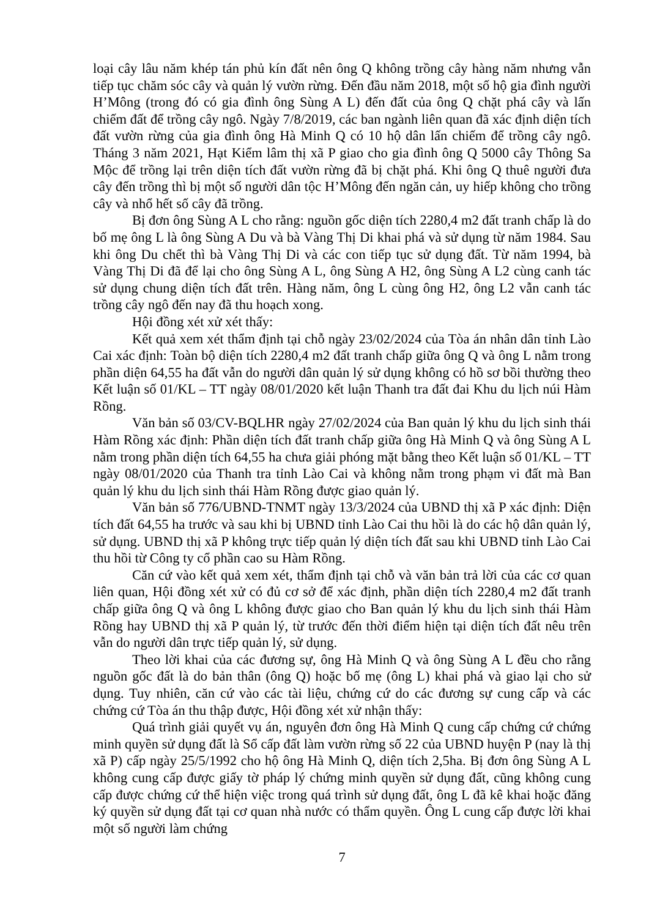loại cây lâu năm khép tán phủ kín đất nên ông Q không trồng cây hàng năm nhưng vẫn tiếp tục chăm sóc cây và quản lý vườn rừng. Đến đầu năm 2018, một số hộ gia đình người H’Mông (trong đó có gia đình ông Sùng A L) đến đất của ông Q chặt phá cây và lấn chiếm đất để trồng cây ngô. Ngày 7/8/2019, các ban ngành liên quan đã xác định diện tích đất vườn rừng của gia đình ông Hà Minh Q có 10 hộ dân lấn chiếm để trồng cây ngô. Tháng 3 năm 2021, Hạt Kiểm lâm thị xã P giao cho gia đình ông Q 5000 cây Thông Sa Mộc để trồng lại trên diện tích đất vườn rừng đã bị chặt phá. Khi ông Q thuê người đưa cây đến trồng thì bị một số người dân tộc H’Mông đến ngăn cản, uy hiếp không cho trồng cây và nhổ hết số cây đã trồng.
Bị đơn ông Sùng A L cho rằng: nguồn gốc diện tích 2280,4 m2 đất tranh chấp là do bố mẹ ông L là ông Sùng A Du và bà Vàng Thị Di khai phá và sử dụng từ năm 1984. Sau khi ông Du chết thì bà Vàng Thị Di và các con tiếp tục sử dụng đất. Từ năm 1994, bà Vàng Thị Di đã để lại cho ông Sùng A L, ông Sùng A H2, ông Sùng A L2 cùng canh tác sử dụng chung diện tích đất trên. Hàng năm, ông L cùng ông H2, ông L2 vẫn canh tác trồng cây ngô đến nay đã thu hoạch xong.
Hội đồng xét xử xét thấy:
Kết quả xem xét thẩm định tại chỗ ngày 23/02/2024 của Tòa án nhân dân tỉnh Lào Cai xác định: Toàn bộ diện tích 2280,4 m2 đất tranh chấp giữa ông Q và ông L nằm trong phần diện 64,55 ha đất vẫn do người dân quản lý sử dụng không có hồ sơ bồi thường theo Kết luận số 01/KL – TT ngày 08/01/2020 kết luận Thanh tra đất đai Khu du lịch núi Hàm Rồng.
Văn bản số 03/CV-BQLHR ngày 27/02/2024 của Ban quản lý khu du lịch sinh thái Hàm Rồng xác định: Phần diện tích đất tranh chấp giữa ông Hà Minh Q và ông Sùng A L nằm trong phần diện tích 64,55 ha chưa giải phóng mặt bằng theo Kết luận số 01/KL – TT ngày 08/01/2020 của Thanh tra tỉnh Lào Cai và không nằm trong phạm vi đất mà Ban quản lý khu du lịch sinh thái Hàm Rồng được giao quản lý.
Văn bản số 776/UBND-TNMT ngày 13/3/2024 của UBND thị xã P xác định: Diện tích đất 64,55 ha trước và sau khi bị UBND tỉnh Lào Cai thu hồi là do các hộ dân quản lý, sử dụng. UBND thị xã P không trực tiếp quản lý diện tích đất sau khi UBND tỉnh Lào Cai thu hồi từ Công ty cổ phần cao su Hàm Rồng.
Căn cứ vào kết quả xem xét, thẩm định tại chỗ và văn bản trả lời của các cơ quan liên quan, Hội đồng xét xử có đủ cơ sở để xác định, phần diện tích 2280,4 m2 đất tranh chấp giữa ông Q và ông L không được giao cho Ban quản lý khu du lịch sinh thái Hàm Rồng hay UBND thị xã P quản lý, từ trước đến thời điểm hiện tại diện tích đất nêu trên vẫn do người dân trực tiếp quản lý, sử dụng.
Theo lời khai của các đương sự, ông Hà Minh Q và ông Sùng A L đều cho rằng nguồn gốc đất là do bản thân (ông Q) hoặc bố mẹ (ông L) khai phá và giao lại cho sử dụng. Tuy nhiên, căn cứ vào các tài liệu, chứng cứ do các đương sự cung cấp và các chứng cứ Tòa án thu thập được, Hội đồng xét xử nhận thấy:
Quá trình giải quyết vụ án, nguyên đơn ông Hà Minh Q cung cấp chứng cứ chứng minh quyền sử dụng đất là Sổ cấp đất làm vườn rừng số 22 của UBND huyện P (nay là thị xã P) cấp ngày 25/5/1992 cho hộ ông Hà Minh Q, diện tích 2,5ha. Bị đơn ông Sùng A L không cung cấp được giấy tờ pháp lý chứng minh quyền sử dụng đất, cũng không cung cấp được chứng cứ thể hiện việc trong quá trình sử dụng đất, ông L đã kê khai hoặc đăng ký quyền sử dụng đất tại cơ quan nhà nước có thẩm quyền. Ông L cung cấp được lời khai một số người làm chứng
7